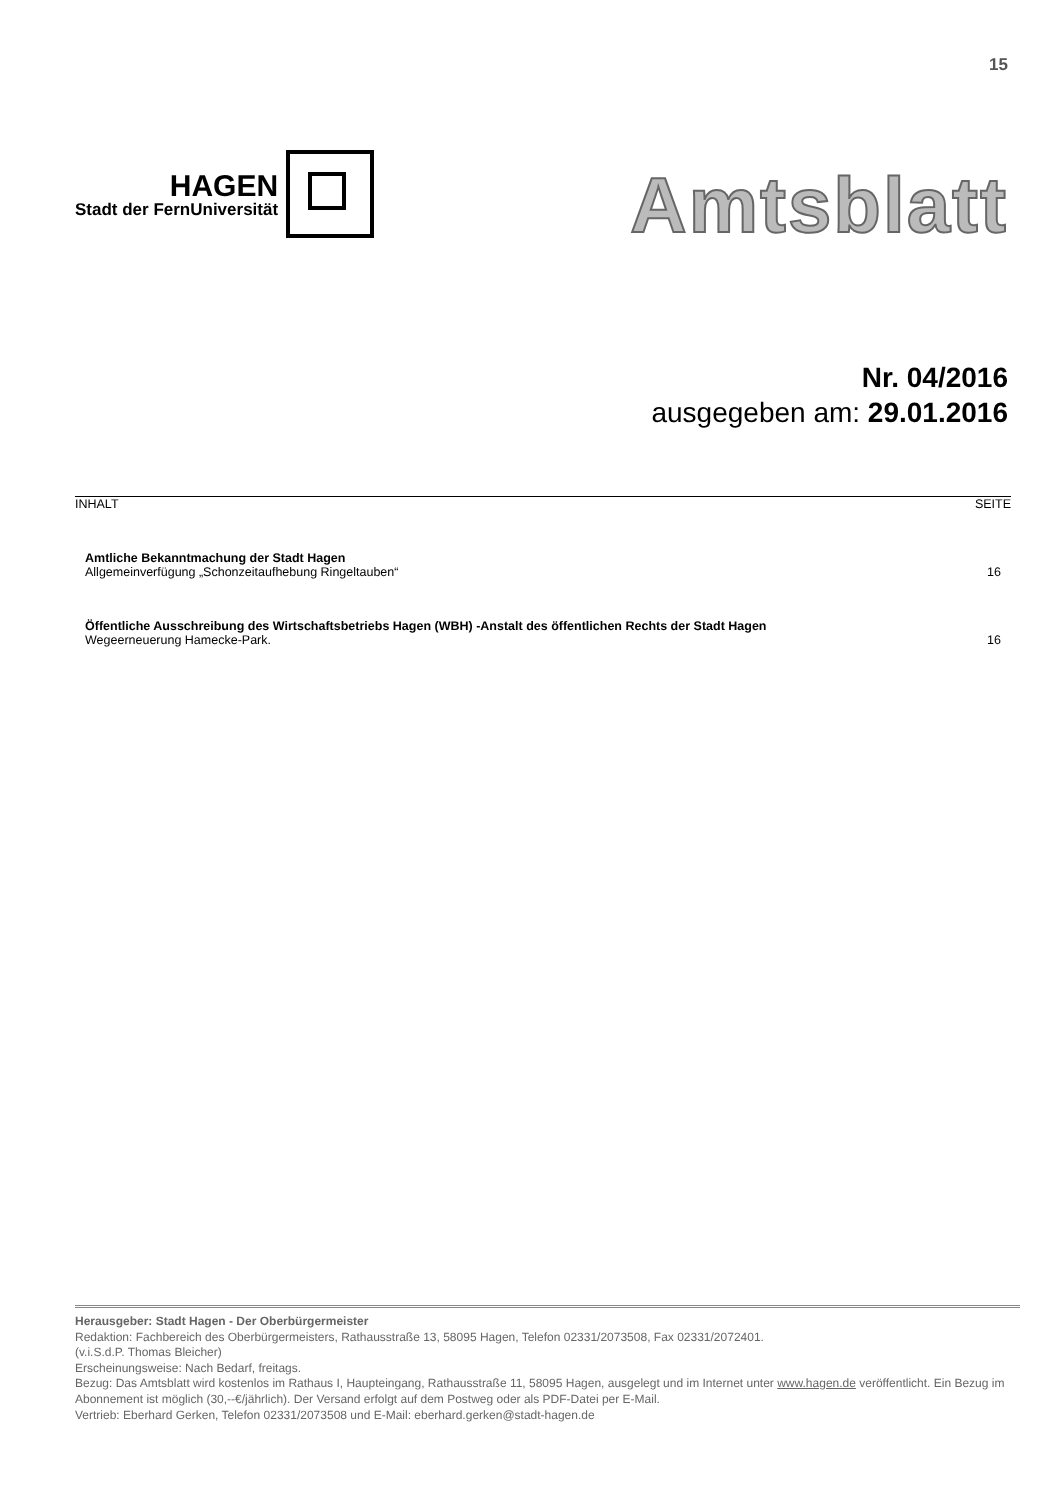15
HAGEN
Stadt der FernUniversität
Amtsblatt
Nr. 04/2016
ausgegeben am: 29.01.2016
INHALT SEITE
Amtliche Bekanntmachung der Stadt Hagen
Allgemeinverfügung „Schonzeitaufhebung Ringeltauben“16
Öffentliche Ausschreibung des Wirtschaftsbetriebs Hagen (WBH) -Anstalt des öffentlichen Rechts der Stadt Hagen
Wegeerneuerung Hamecke-Park. 16
Herausgeber: Stadt Hagen - Der Oberbürgermeister
Redaktion: Fachbereich des Oberbürgermeisters, Rathausstraße 13, 58095 Hagen, Telefon 02331/2073508, Fax 02331/2072401.
(v.i.S.d.P. Thomas Bleicher)
Erscheinungsweise: Nach Bedarf, freitags.
Bezug: Das Amtsblatt wird kostenlos im Rathaus I, Haupteingang, Rathausstraße 11, 58095 Hagen, ausgelegt und im Internet unter www.hagen.de veröffentlicht. Ein Bezug im Abonnement ist möglich (30,--€/jährlich). Der Versand erfolgt auf dem Postweg oder als PDF-Datei per E-Mail.
Vertrieb: Eberhard Gerken, Telefon 02331/2073508 und E-Mail: eberhard.gerken@stadt-hagen.de